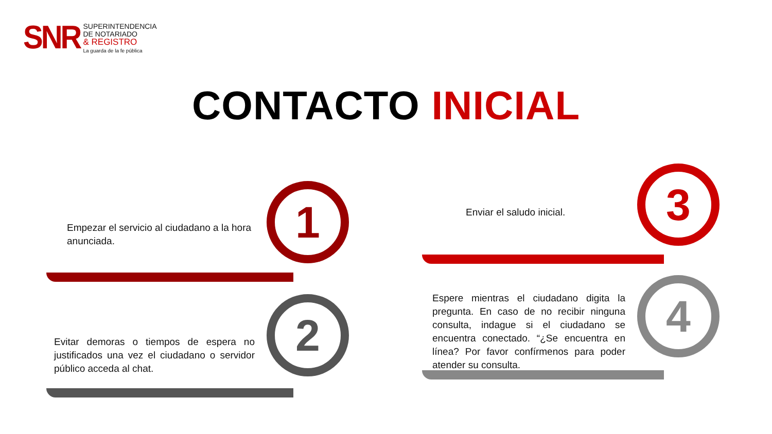SNR
SUPERINTENDENCIA
DE NOTARIADO
& REGISTRO
La guarda de la fe pública
CONTACTO INICIAL
Empezar el servicio al ciudadano a la hora anunciada.
1
Evitar demoras o tiempos de espera no justificados una vez el ciudadano o servidor público acceda al chat.
2
Enviar el saludo inicial. 3
Espere mientras el ciudadano digita la pregunta. En caso de no recibir ninguna consulta, indague si el ciudadano se encuentra conectado. “¿Se encuentra en línea? Por favor confírmenos para poder atender su consulta.
4